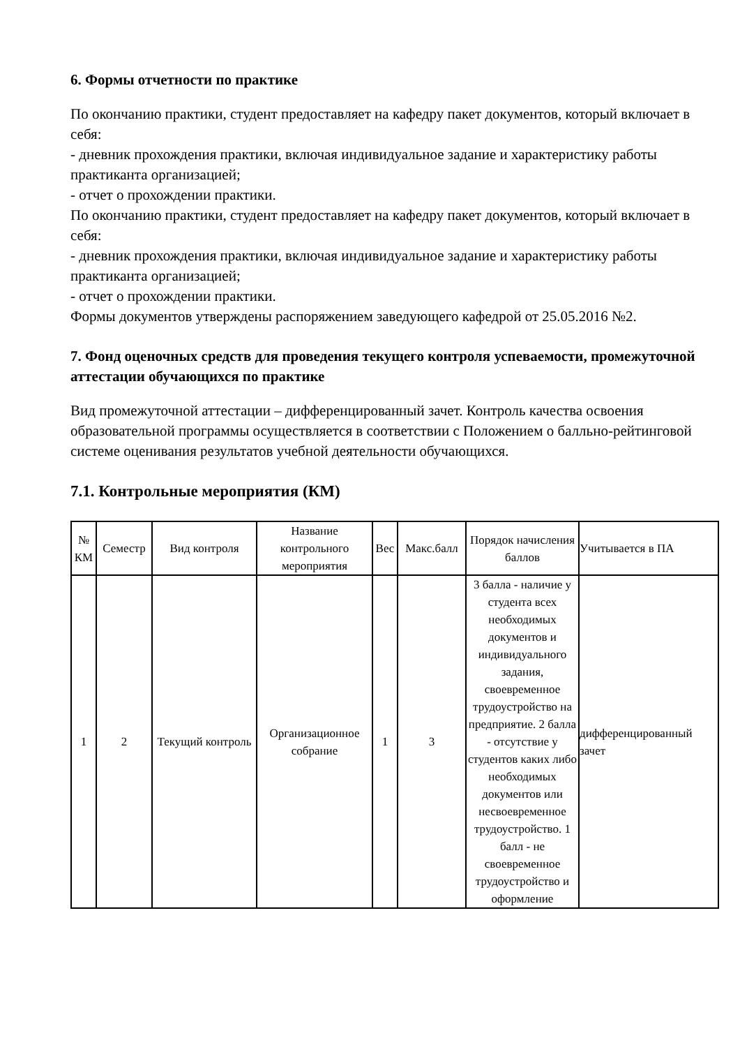6. Формы отчетности по практике
По окончанию практики, студент предоставляет на кафедру пакет документов, который включает в себя:
- дневник прохождения практики, включая индивидуальное задание и характеристику работы практиканта организацией;
- отчет о прохождении практики.
По окончанию практики, студент предоставляет на кафедру пакет документов, который включает в себя:
- дневник прохождения практики, включая индивидуальное задание и характеристику работы практиканта организацией;
- отчет о прохождении практики.
Формы документов утверждены распоряжением заведующего кафедрой от 25.05.2016 №2.
7. Фонд оценочных средств для проведения текущего контроля успеваемости, промежуточной аттестации обучающихся по практике
Вид промежуточной аттестации – дифференцированный зачет. Контроль качества освоения образовательной программы осуществляется в соответствии с Положением о балльно-рейтинговой системе оценивания результатов учебной деятельности обучающихся.
7.1. Контрольные мероприятия (КМ)
| № КМ | Семестр | Вид контроля | Название контрольного мероприятия | Вес | Макс.балл | Порядок начисления баллов | Учитывается в ПА |
| --- | --- | --- | --- | --- | --- | --- | --- |
| 1 | 2 | Текущий контроль | Организационное собрание | 1 | 3 | 3 балла - наличие у студента всех необходимых документов и индивидуального задания, своевременное трудоустройство на предприятие. 2 балла - отсутствие у студентов каких либо необходимых документов или несвоевременное трудоустройство. 1 балл - не своевременное трудоустройство и оформление | дифференцированный зачет |